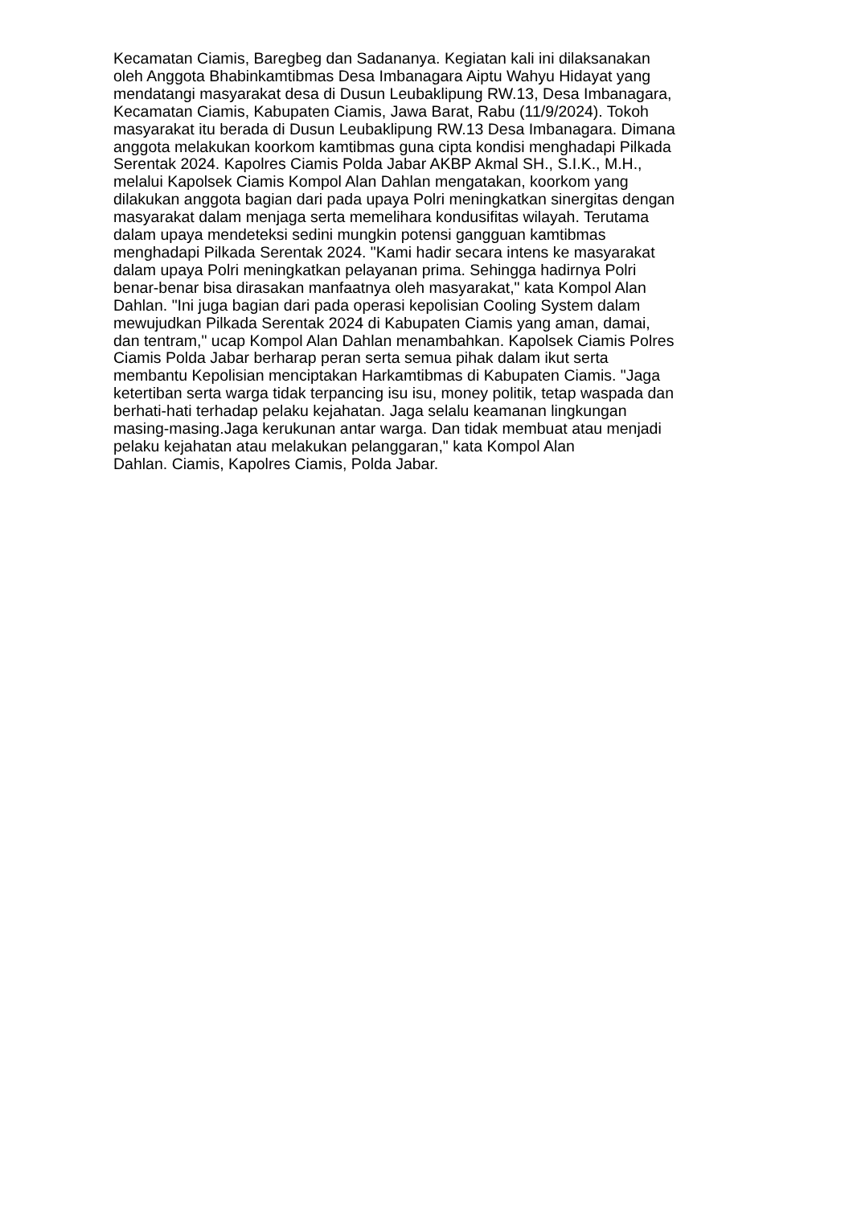Kecamatan Ciamis, Baregbeg dan Sadananya. Kegiatan kali ini dilaksanakan
oleh Anggota Bhabinkamtibmas Desa Imbanagara Aiptu Wahyu Hidayat yang
mendatangi masyarakat desa di Dusun Leubaklipung RW.13, Desa Imbanagara,
Kecamatan Ciamis, Kabupaten Ciamis, Jawa Barat, Rabu (11/9/2024). Tokoh
masyarakat itu berada di Dusun Leubaklipung RW.13 Desa Imbanagara. Dimana
anggota melakukan koorkom kamtibmas guna cipta kondisi menghadapi Pilkada
Serentak 2024. Kapolres Ciamis Polda Jabar AKBP Akmal SH., S.I.K., M.H.,
melalui Kapolsek Ciamis Kompol Alan Dahlan mengatakan, koorkom yang
dilakukan anggota bagian dari pada upaya Polri meningkatkan sinergitas dengan
masyarakat dalam menjaga serta memelihara kondusifitas wilayah. Terutama
dalam upaya mendeteksi sedini mungkin potensi gangguan kamtibmas
menghadapi Pilkada Serentak 2024. "Kami hadir secara intens ke masyarakat
dalam upaya Polri meningkatkan pelayanan prima. Sehingga hadirnya Polri
benar-benar bisa dirasakan manfaatnya oleh masyarakat," kata Kompol Alan
Dahlan. "Ini juga bagian dari pada operasi kepolisian Cooling System dalam
mewujudkan Pilkada Serentak 2024 di Kabupaten Ciamis yang aman, damai,
dan tentram," ucap Kompol Alan Dahlan menambahkan. Kapolsek Ciamis Polres
Ciamis Polda Jabar berharap peran serta semua pihak dalam ikut serta
membantu Kepolisian menciptakan Harkamtibmas di Kabupaten Ciamis. "Jaga
ketertiban serta warga tidak terpancing isu isu, money politik, tetap waspada dan
berhati-hati terhadap pelaku kejahatan. Jaga selalu keamanan lingkungan
masing-masing.Jaga kerukunan antar warga. Dan tidak membuat atau menjadi
pelaku kejahatan atau melakukan pelanggaran," kata Kompol Alan
Dahlan. Ciamis, Kapolres Ciamis, Polda Jabar.